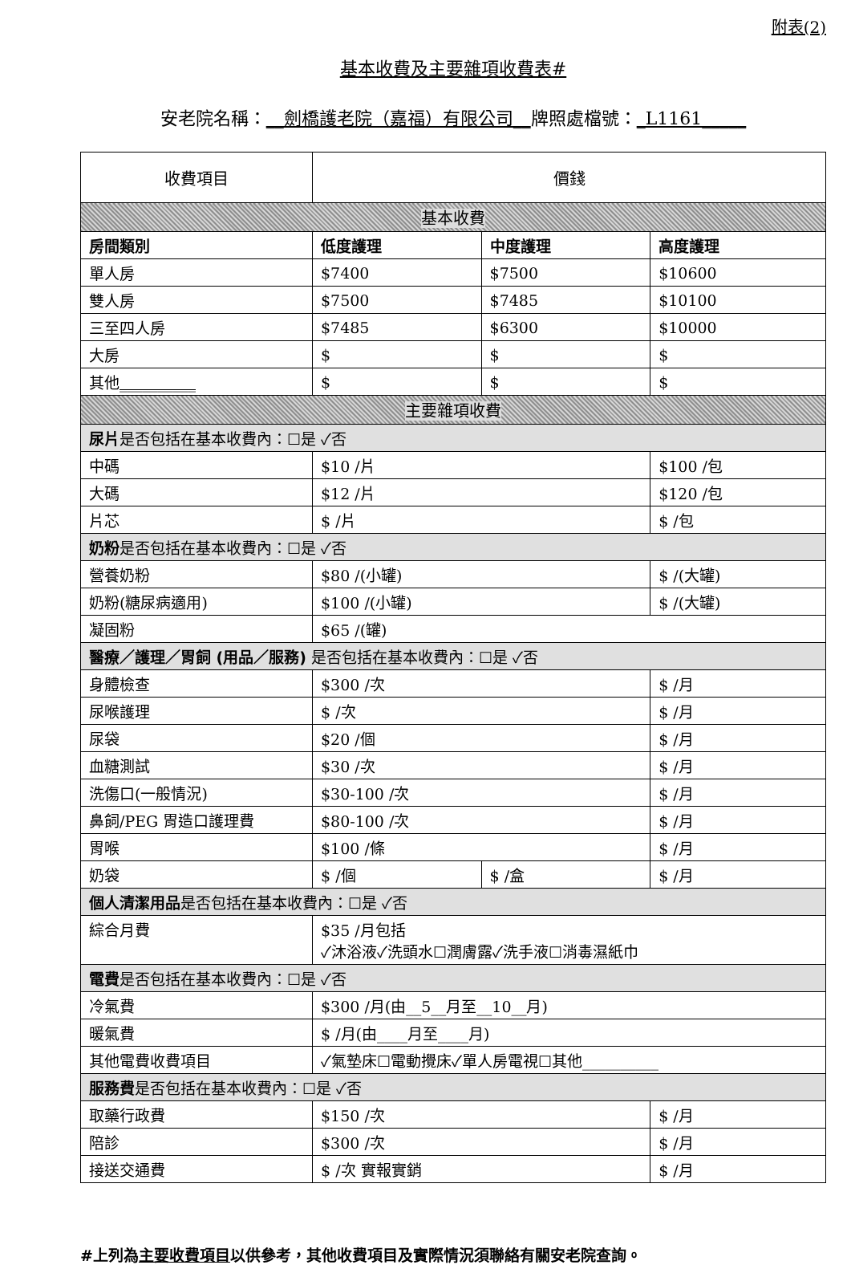附表(2)
基本收費及主要雜項收費表#
安老院名稱：__劍橋護老院（嘉福）有限公司__牌照處檔號：_L1161_____
| 收費項目 | 價錢 | | | |
| --- | --- | --- | --- | --- |
| 基本收費 | | | | |
| 房間類別 | 低度護理 | 中度護理 | | 高度護理 |
| 單人房 | $7400 | $7500 | | $10600 |
| 雙人房 | $7500 | $7485 | | $10100 |
| 三至四人房 | $7485 | $6300 | | $10000 |
| 大房 | $ | $ | | $ |
| 其他 __________ | $ | $ | | $ |
| 主要雜項收費 | | | | |
| 尿片 是否包括在基本收費內：☐是 ✓否 | | | | |
| 中碼 | $10 /片 | | | $100 /包 |
| 大碼 | $12 /片 | | | $120 /包 |
| 片芯 | $ /片 | | | $ /包 |
| 奶粉 是否包括在基本收費內：☐是 ✓否 | | | | |
| 營養奶粉 | $80 /(小罐) | | | $ /(大罐) |
| 奶粉(糖尿病適用) | $100 /(小罐) | | | $ /(大罐) |
| 凝固粉 | $65 /(罐) | | | |
| 醫療／護理／胃飼 (用品／服務) 是否包括在基本收費內：☐是 ✓否 | | | | |
| 身體檢查 | $300 /次 | | | $ /月 |
| 尿喉護理 | $ /次 | | | $ /月 |
| 尿袋 | $20 /個 | | | $ /月 |
| 血糖測試 | $30 /次 | | | $ /月 |
| 洗傷口(一般情況) | $30-100 /次 | | | $ /月 |
| 鼻飼/PEG 胃造口護理費 | $80-100 /次 | | | $ /月 |
| 胃喉 | $100 /條 | | | $ /月 |
| 奶袋 | $ /個 | | $ /盒 | $ /月 |
| 個人清潔用品 是否包括在基本收費內：☐是 ✓否 | | | | |
| 綜合月費 | $35 /月包括 ✓沐浴液✓洗頭水☐潤膚露✓洗手液☐消毒濕紙巾 | | | |
| 電費 是否包括在基本收費內：☐是 ✓否 | | | | |
| 冷氣費 | $300 /月(由__5__月至__10__月) | | | |
| 暖氣費 | $ /月(由____月至____月) | | | |
| 其他電費收費項目 | ✓氣墊床☐電動攪床✓單人房電視☐其他__________ | | | |
| 服務費 是否包括在基本收費內：☐是 ✓否 | | | | |
| 取藥行政費 | $150 /次 | | | $ /月 |
| 陪診 | $300 /次 | | | $ /月 |
| 接送交通費 | $ /次 實報實銷 | | | $ /月 |
#上列為主要收費項目以供參考，其他收費項目及實際情況須聯絡有關安老院查詢。